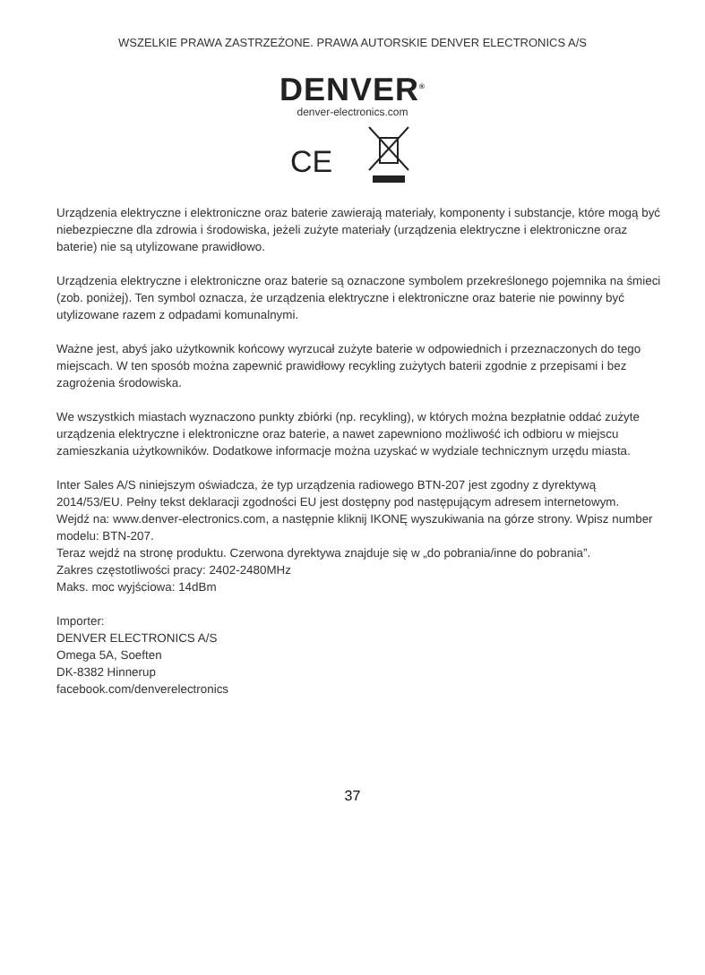WSZELKIE PRAWA ZASTRZEŻONE. PRAWA AUTORSKIE DENVER ELECTRONICS A/S
DENVER<sup>®</sup>
denver-electronics.com
CE
Urządzenia elektryczne i elektroniczne oraz baterie zawierają materiały, komponenty i substancje, które mogą być niebezpieczne dla zdrowia i środowiska, jeżeli zużyte materiały (urządzenia elektryczne i elektroniczne oraz baterie) nie są utylizowane prawidłowo.
Urządzenia elektryczne i elektroniczne oraz baterie są oznaczone symbolem przekreślonego pojemnika na śmieci (zob. poniżej). Ten symbol oznacza, że urządzenia elektryczne i elektroniczne oraz baterie nie powinny być utylizowane razem z odpadami komunalnymi.
Ważne jest, abyś jako użytkownik końcowy wyrzucał zużyte baterie w odpowiednich i przeznaczonych do tego miejscach. W ten sposób można zapewnić prawidłowy recykling zużytych baterii zgodnie z przepisami i bez zagrożenia środowiska.
We wszystkich miastach wyznaczono punkty zbiórki (np. recykling), w których można bezpłatnie oddać zużyte urządzenia elektryczne i elektroniczne oraz baterie, a nawet zapewniono możliwość ich odbioru w miejscu zamieszkania użytkowników. Dodatkowe informacje można uzyskać w wydziale technicznym urzędu miasta.
Inter Sales A/S niniejszym oświadcza, że typ urządzenia radiowego BTN-207 jest zgodny z dyrektywą 2014/53/EU. Pełny tekst deklaracji zgodności EU jest dostępny pod następującym adresem internetowym.
Wejdź na: www.denver-electronics.com, a następnie kliknij IKONĘ wyszukiwania na górze strony. Wpisz number modelu: BTN-207.
Teraz wejdź na stronę produktu. Czerwona dyrektywa znajduje się w „do pobrania/inne do pobrania”.
Zakres częstotliwości pracy: 2402-2480MHz
Maks. moc wyjściowa: 14dBm
Importer:
DENVER ELECTRONICS A/S
Omega 5A, Soeften
DK-8382 Hinnerup
facebook.com/denverelectronics
37